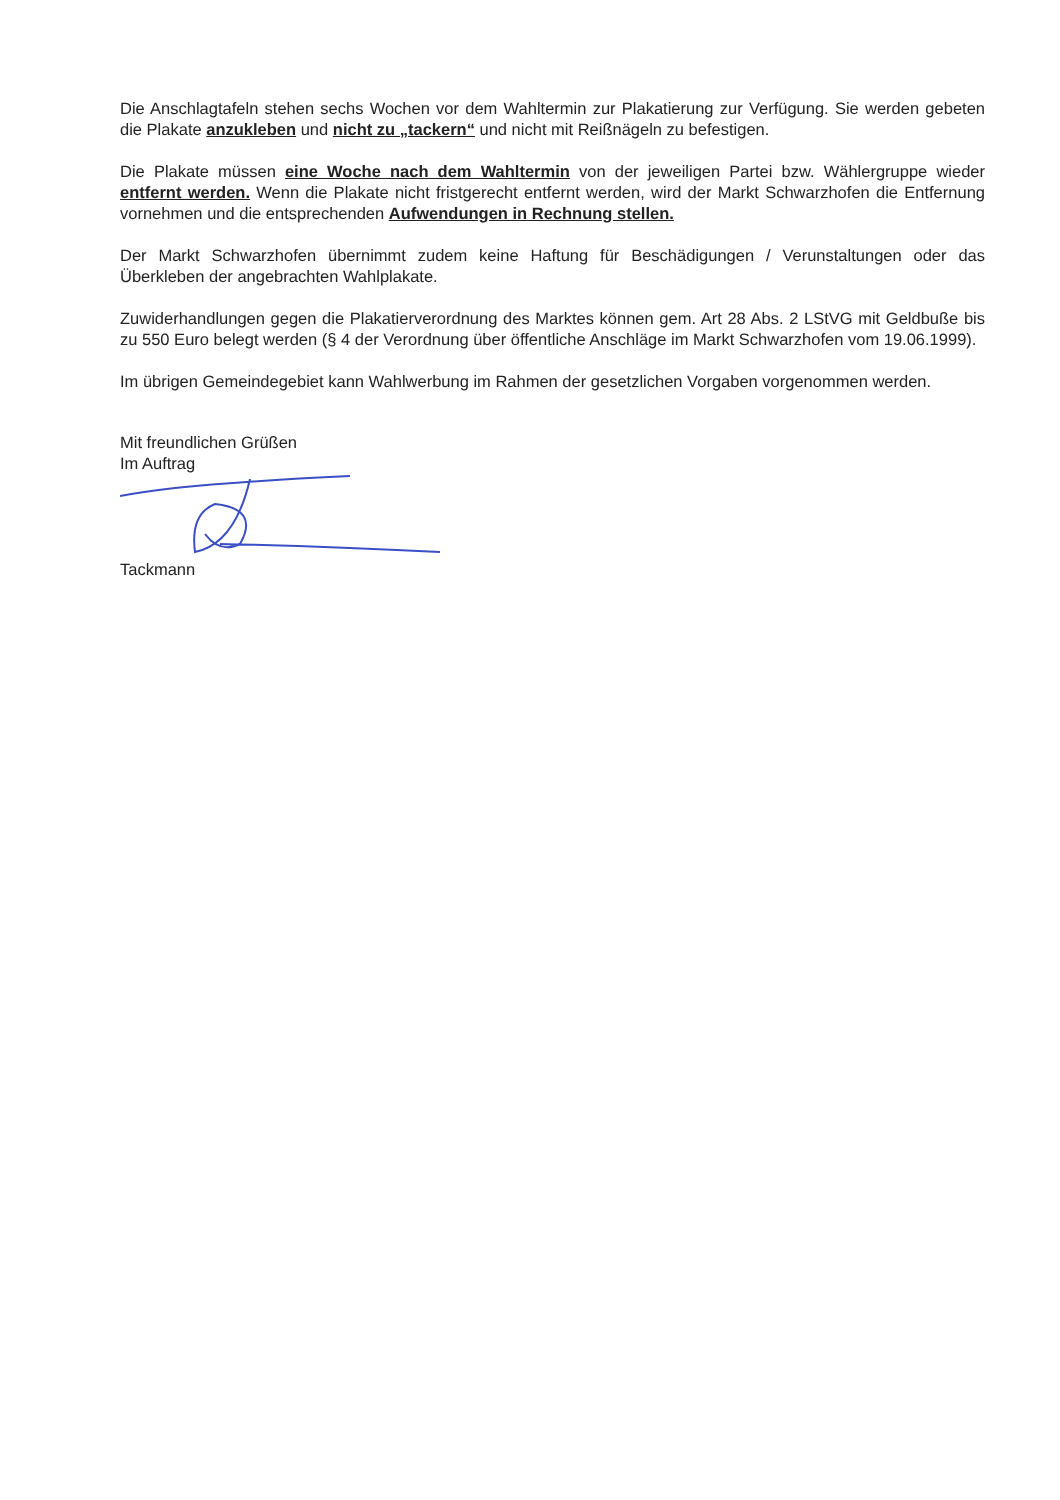Die Anschlagtafeln stehen sechs Wochen vor dem Wahltermin zur Plakatierung zur Verfügung. Sie werden gebeten die Plakate anzukleben und nicht zu „tackern“ und nicht mit Reißnägeln zu befestigen.
Die Plakate müssen eine Woche nach dem Wahltermin von der jeweiligen Partei bzw. Wählergruppe wieder entfernt werden. Wenn die Plakate nicht fristgerecht entfernt werden, wird der Markt Schwarzhofen die Entfernung vornehmen und die entsprechenden Aufwendungen in Rechnung stellen.
Der Markt Schwarzhofen übernimmt zudem keine Haftung für Beschädigungen / Verunstaltungen oder das Überkleben der angebrachten Wahlplakate.
Zuwiderhandlungen gegen die Plakatierverordnung des Marktes können gem. Art 28 Abs. 2 LStVG mit Geldbuße bis zu 550 Euro belegt werden (§ 4 der Verordnung über öffentliche Anschläge im Markt Schwarzhofen vom 19.06.1999).
Im übrigen Gemeindegebiet kann Wahlwerbung im Rahmen der gesetzlichen Vorgaben vorgenommen werden.
Mit freundlichen Grüßen
Im Auftrag
Tackmann